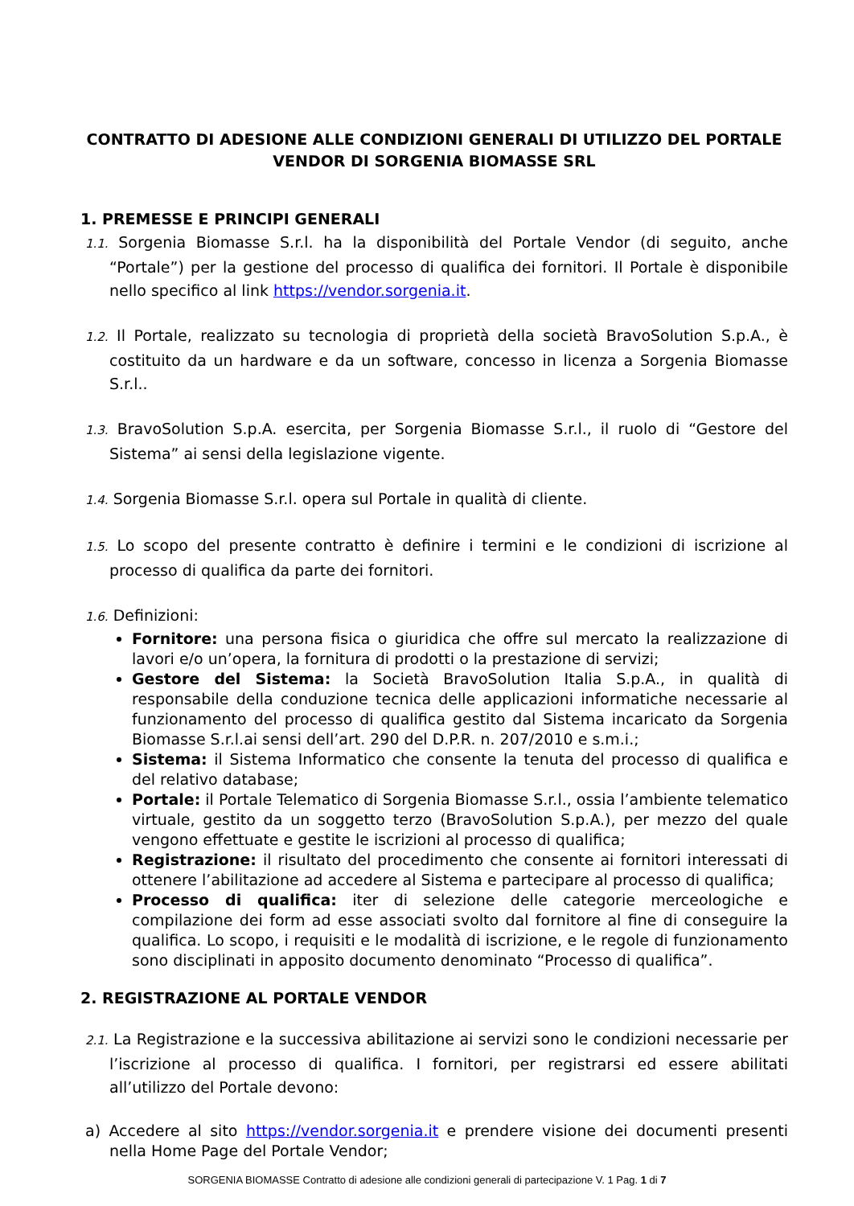CONTRATTO DI ADESIONE ALLE CONDIZIONI GENERALI DI UTILIZZO DEL PORTALE
VENDOR DI SORGENIA BIOMASSE SRL
1. PREMESSE E PRINCIPI GENERALI
1.1. Sorgenia Biomasse S.r.l. ha la disponibilità del Portale Vendor (di seguito, anche “Portale”) per la gestione del processo di qualifica dei fornitori. Il Portale è disponibile nello specifico al link https://vendor.sorgenia.it.
1.2. Il Portale, realizzato su tecnologia di proprietà della società BravoSolution S.p.A., è costituito da un hardware e da un software, concesso in licenza a Sorgenia Biomasse S.r.l..
1.3. BravoSolution S.p.A. esercita, per Sorgenia Biomasse S.r.l., il ruolo di “Gestore del Sistema” ai sensi della legislazione vigente.
1.4. Sorgenia Biomasse S.r.l. opera sul Portale in qualità di cliente.
1.5. Lo scopo del presente contratto è definire i termini e le condizioni di iscrizione al processo di qualifica da parte dei fornitori.
1.6. Definizioni:
Fornitore: una persona fisica o giuridica che offre sul mercato la realizzazione di lavori e/o un’opera, la fornitura di prodotti o la prestazione di servizi;
Gestore del Sistema: la Società BravoSolution Italia S.p.A., in qualità di responsabile della conduzione tecnica delle applicazioni informatiche necessarie al funzionamento del processo di qualifica gestito dal Sistema incaricato da Sorgenia Biomasse S.r.l.ai sensi dell’art. 290 del D.P.R. n. 207/2010 e s.m.i.;
Sistema: il Sistema Informatico che consente la tenuta del processo di qualifica e del relativo database;
Portale: il Portale Telematico di Sorgenia Biomasse S.r.l., ossia l’ambiente telematico virtuale, gestito da un soggetto terzo (BravoSolution S.p.A.), per mezzo del quale vengono effettuate e gestite le iscrizioni al processo di qualifica;
Registrazione: il risultato del procedimento che consente ai fornitori interessati di ottenere l’abilitazione ad accedere al Sistema e partecipare al processo di qualifica;
Processo di qualifica: iter di selezione delle categorie merceologiche e compilazione dei form ad esse associati svolto dal fornitore al fine di conseguire la qualifica. Lo scopo, i requisiti e le modalità di iscrizione, e le regole di funzionamento sono disciplinati in apposito documento denominato “Processo di qualifica”.
2. REGISTRAZIONE AL PORTALE VENDOR
2.1. La Registrazione e la successiva abilitazione ai servizi sono le condizioni necessarie per l’iscrizione al processo di qualifica. I fornitori, per registrarsi ed essere abilitati all’utilizzo del Portale devono:
a) Accedere al sito https://vendor.sorgenia.it e prendere visione dei documenti presenti nella Home Page del Portale Vendor;
SORGENIA BIOMASSE Contratto di adesione alle condizioni generali di partecipazione V. 1 Pag. 1 di 7